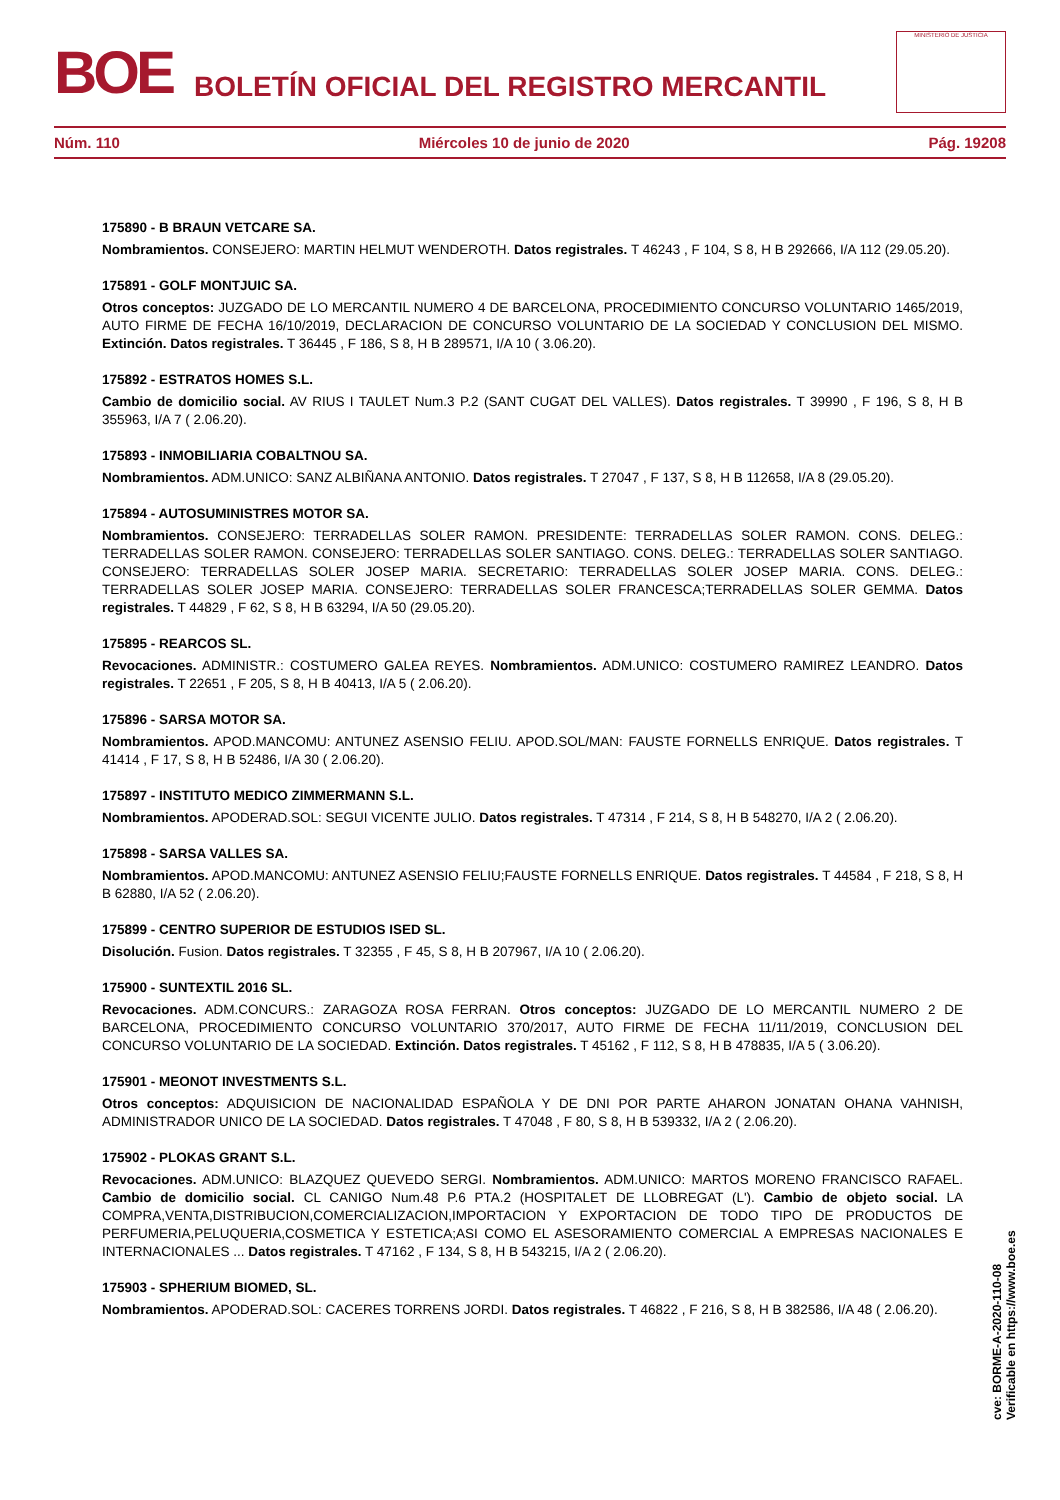BOE
BOLETÍN OFICIAL DEL REGISTRO MERCANTIL
MINISTERIO DE JUSTICIA
Núm. 110 Miércoles 10 de junio de 2020 Pág. 19208
175890 - B BRAUN VETCARE SA.
Nombramientos. CONSEJERO: MARTIN HELMUT WENDEROTH. Datos registrales. T 46243 , F 104, S 8, H B 292666, I/A 112 (29.05.20).
175891 - GOLF MONTJUIC SA.
Otros conceptos: JUZGADO DE LO MERCANTIL NUMERO 4 DE BARCELONA, PROCEDIMIENTO CONCURSO VOLUNTARIO 1465/2019, AUTO FIRME DE FECHA 16/10/2019, DECLARACION DE CONCURSO VOLUNTARIO DE LA SOCIEDAD Y CONCLUSION DEL MISMO. Extinción. Datos registrales. T 36445 , F 186, S 8, H B 289571, I/A 10 ( 3.06.20).
175892 - ESTRATOS HOMES S.L.
Cambio de domicilio social. AV RIUS I TAULET Num.3 P.2 (SANT CUGAT DEL VALLES). Datos registrales. T 39990 , F 196, S 8, H B 355963, I/A 7 ( 2.06.20).
175893 - INMOBILIARIA COBALTNOU SA.
Nombramientos. ADM.UNICO: SANZ ALBIÑANA ANTONIO. Datos registrales. T 27047 , F 137, S 8, H B 112658, I/A 8 (29.05.20).
175894 - AUTOSUMINISTRES MOTOR SA.
Nombramientos. CONSEJERO: TERRADELLAS SOLER RAMON. PRESIDENTE: TERRADELLAS SOLER RAMON. CONS. DELEG.: TERRADELLAS SOLER RAMON. CONSEJERO: TERRADELLAS SOLER SANTIAGO. CONS. DELEG.: TERRADELLAS SOLER SANTIAGO. CONSEJERO: TERRADELLAS SOLER JOSEP MARIA. SECRETARIO: TERRADELLAS SOLER JOSEP MARIA. CONS. DELEG.: TERRADELLAS SOLER JOSEP MARIA. CONSEJERO: TERRADELLAS SOLER FRANCESCA;TERRADELLAS SOLER GEMMA. Datos registrales. T 44829 , F 62, S 8, H B 63294, I/A 50 (29.05.20).
175895 - REARCOS SL.
Revocaciones. ADMINISTR.: COSTUMERO GALEA REYES. Nombramientos. ADM.UNICO: COSTUMERO RAMIREZ LEANDRO. Datos registrales. T 22651 , F 205, S 8, H B 40413, I/A 5 ( 2.06.20).
175896 - SARSA MOTOR SA.
Nombramientos. APOD.MANCOMU: ANTUNEZ ASENSIO FELIU. APOD.SOL/MAN: FAUSTE FORNELLS ENRIQUE. Datos registrales. T 41414 , F 17, S 8, H B 52486, I/A 30 ( 2.06.20).
175897 - INSTITUTO MEDICO ZIMMERMANN S.L.
Nombramientos. APODERAD.SOL: SEGUI VICENTE JULIO. Datos registrales. T 47314 , F 214, S 8, H B 548270, I/A 2 ( 2.06.20).
175898 - SARSA VALLES SA.
Nombramientos. APOD.MANCOMU: ANTUNEZ ASENSIO FELIU;FAUSTE FORNELLS ENRIQUE. Datos registrales. T 44584 , F 218, S 8, H B 62880, I/A 52 ( 2.06.20).
175899 - CENTRO SUPERIOR DE ESTUDIOS ISED SL.
Disolución. Fusion. Datos registrales. T 32355 , F 45, S 8, H B 207967, I/A 10 ( 2.06.20).
175900 - SUNTEXTIL 2016 SL.
Revocaciones. ADM.CONCURS.: ZARAGOZA ROSA FERRAN. Otros conceptos: JUZGADO DE LO MERCANTIL NUMERO 2 DE BARCELONA, PROCEDIMIENTO CONCURSO VOLUNTARIO 370/2017, AUTO FIRME DE FECHA 11/11/2019, CONCLUSION DEL CONCURSO VOLUNTARIO DE LA SOCIEDAD. Extinción. Datos registrales. T 45162 , F 112, S 8, H B 478835, I/A 5 ( 3.06.20).
175901 - MEONOT INVESTMENTS S.L.
Otros conceptos: ADQUISICION DE NACIONALIDAD ESPAÑOLA Y DE DNI POR PARTE AHARON JONATAN OHANA VAHNISH, ADMINISTRADOR UNICO DE LA SOCIEDAD. Datos registrales. T 47048 , F 80, S 8, H B 539332, I/A 2 ( 2.06.20).
175902 - PLOKAS GRANT S.L.
Revocaciones. ADM.UNICO: BLAZQUEZ QUEVEDO SERGI. Nombramientos. ADM.UNICO: MARTOS MORENO FRANCISCO RAFAEL. Cambio de domicilio social. CL CANIGO Num.48 P.6 PTA.2 (HOSPITALET DE LLOBREGAT (L'). Cambio de objeto social. LA COMPRA,VENTA,DISTRIBUCION,COMERCIALIZACION,IMPORTACION Y EXPORTACION DE TODO TIPO DE PRODUCTOS DE PERFUMERIA,PELUQUERIA,COSMETICA Y ESTETICA;ASI COMO EL ASESORAMIENTO COMERCIAL A EMPRESAS NACIONALES E INTERNACIONALES ... Datos registrales. T 47162 , F 134, S 8, H B 543215, I/A 2 ( 2.06.20).
175903 - SPHERIUM BIOMED, SL.
Nombramientos. APODERAD.SOL: CACERES TORRENS JORDI. Datos registrales. T 46822 , F 216, S 8, H B 382586, I/A 48 ( 2.06.20).
cve: BORME-A-2020-110-08
Verificable en https://www.boe.es